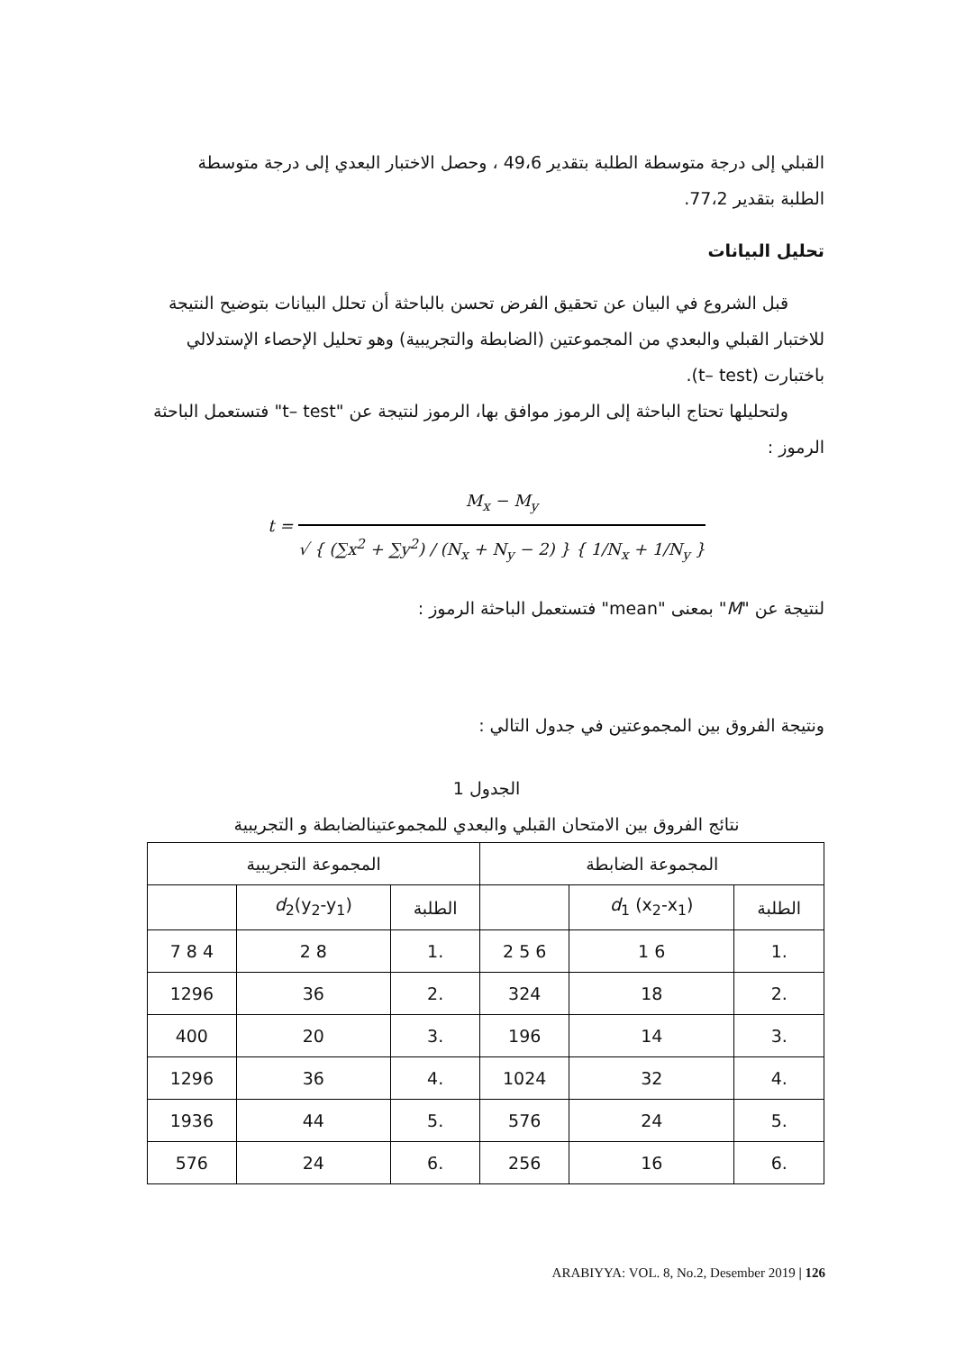القبلي إلى درجة متوسطة الطلبة بتقدير 49،6 ، وحصل الاختبار البعدي إلى درجة متوسطة الطلبة بتقدير 77،2.
تحليل البيانات
قبل الشروع في البيان عن تحقيق الفرض تحسن بالباحثة أن تحلل البيانات بتوضيح النتيجة للاختبار القبلي والبعدي من المجموعتين (الضابطة والتجريبية) وهو تحليل الإحصاء الإستدلالي باختبارت (t– test).
ولتحليلها تحتاج الباحثة إلى الرموز موافق بها، الرموز لنتيجة عن "t– test" فتستعمل الباحثة الرموز :
t =
M<sub>x</sub> − M<sub>y</sub>
√ { (∑x<sup>2</sup> + ∑y<sup>2</sup>) / (N<sub>x</sub> + N<sub>y</sub> − 2) } { 1/N<sub>x</sub> + 1/N<sub>y</sub> }
لنتيجة عن "M" بمعنى "mean" فتستعمل الباحثة الرموز :
ونتيجة الفروق بين المجموعتين في جدول التالي :
الجدول 1
نتائج الفروق بين الامتحان القبلي والبعدي للمجموعتينالضابطة و التجريبية
| المجموعة الضابطة | | | المجموعة التجريبية | | |
| الطلبة | d<sub>1</sub> (x<sub>2</sub>-x<sub>1</sub>) | | الطلبة | d<sub>2</sub>(y<sub>2</sub>-y<sub>1</sub>) | |
| .1 | 6 1 | 6 5 2 | .1 | 8 2 | 4 8 7 |
| .2 | 18 | 324 | .2 | 36 | 1296 |
| .3 | 14 | 196 | .3 | 20 | 400 |
| .4 | 32 | 1024 | .4 | 36 | 1296 |
| .5 | 24 | 576 | .5 | 44 | 1936 |
| .6 | 16 | 256 | .6 | 24 | 576 |
ARABIYYA: VOL. 8, No.2, Desember 2019 | 126